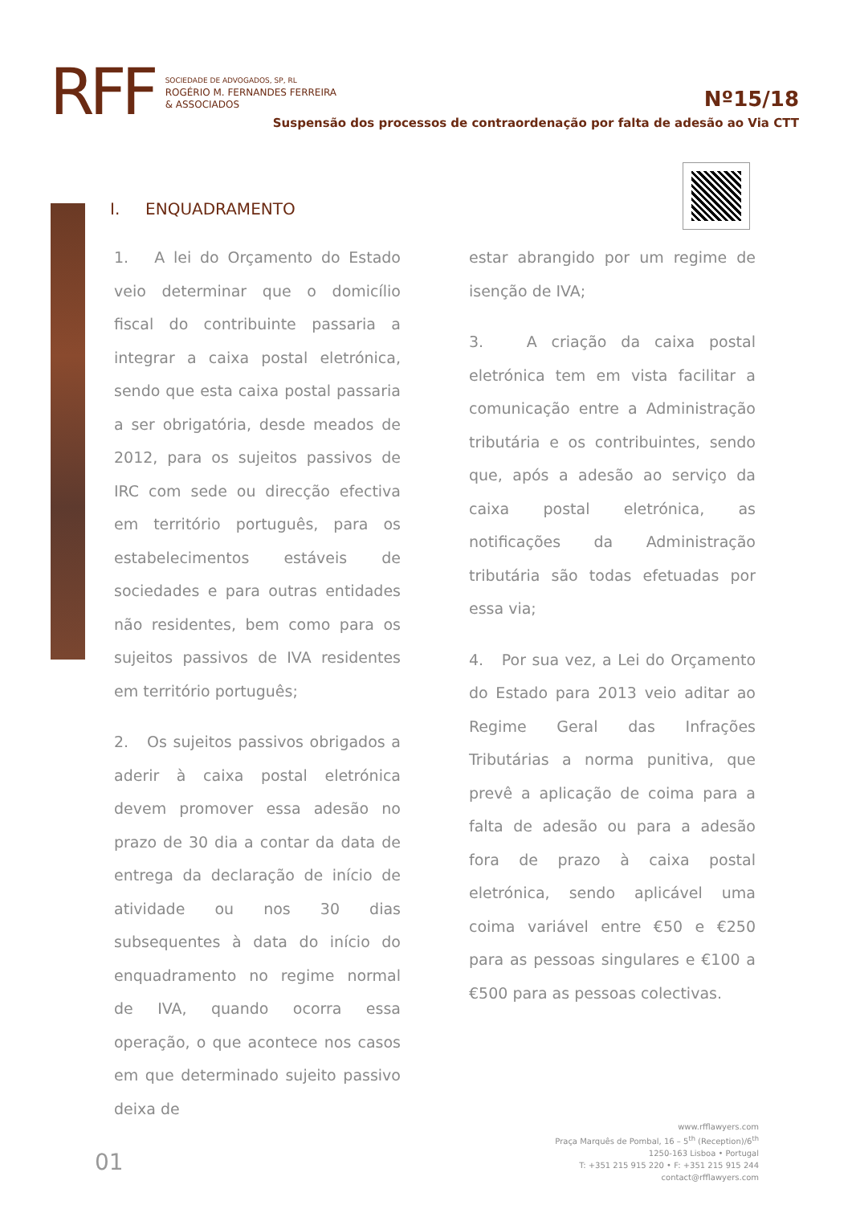RFF
SOCIEDADE DE ADVOGADOS, SP, RL
ROGÉRIO M. FERNANDES FERREIRA
& ASSOCIADOS
Nº15/18
Suspensão dos processos de contraordenação por falta de adesão ao Via CTT
I. ENQUADRAMENTO
1. A lei do Orçamento do Estado veio determinar que o domicílio fiscal do contribuinte passaria a integrar a caixa postal eletrónica, sendo que esta caixa postal passaria a ser obrigatória, desde meados de 2012, para os sujeitos passivos de IRC com sede ou direcção efectiva em território português, para os estabelecimentos estáveis de sociedades e para outras entidades não residentes, bem como para os sujeitos passivos de IVA residentes em território português;
2. Os sujeitos passivos obrigados a aderir à caixa postal eletrónica devem promover essa adesão no prazo de 30 dia a contar da data de entrega da declaração de início de atividade ou nos 30 dias subsequentes à data do início do enquadramento no regime normal de IVA, quando ocorra essa operação, o que acontece nos casos em que determinado sujeito passivo deixa de
estar abrangido por um regime de isenção de IVA;
3. A criação da caixa postal eletrónica tem em vista facilitar a comunicação entre a Administração tributária e os contribuintes, sendo que, após a adesão ao serviço da caixa postal eletrónica, as notificações da Administração tributária são todas efetuadas por essa via;
4. Por sua vez, a Lei do Orçamento do Estado para 2013 veio aditar ao Regime Geral das Infrações Tributárias a norma punitiva, que prevê a aplicação de coima para a falta de adesão ou para a adesão fora de prazo à caixa postal eletrónica, sendo aplicável uma coima variável entre €50 e €250 para as pessoas singulares e €100 a €500 para as pessoas colectivas.
01
www.rfflawyers.com
Praça Marquês de Pombal, 16 – 5<sup>th</sup> (Reception)/6<sup>th</sup>
1250-163 Lisboa • Portugal
T: +351 215 915 220 • F: +351 215 915 244
contact@rfflawyers.com